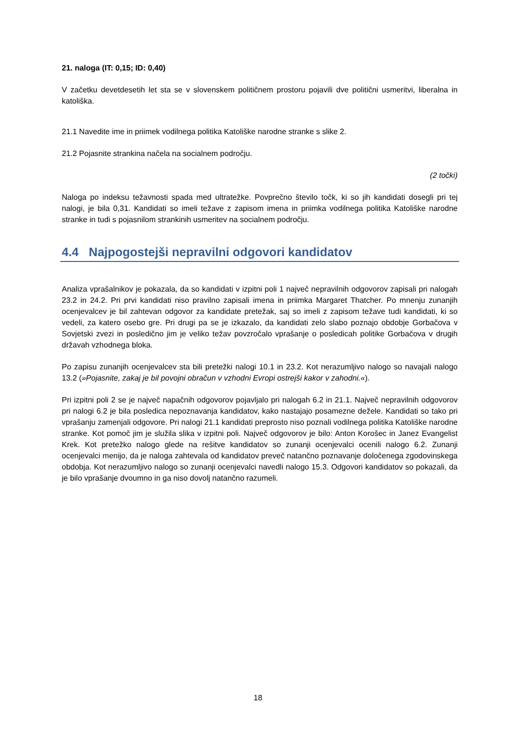21. naloga (IT: 0,15; ID: 0,40)
V začetku devetdesetih let sta se v slovenskem političnem prostoru pojavili dve politični usmeritvi, liberalna in katoliška.
21.1 Navedite ime in priimek vodilnega politika Katoliške narodne stranke s slike 2.
21.2 Pojasnite strankina načela na socialnem področju.
(2 točki)
Naloga po indeksu težavnosti spada med ultratežke. Povprečno število točk, ki so jih kandidati dosegli pri tej nalogi, je bila 0,31. Kandidati so imeli težave z zapisom imena in priimka vodilnega politika Katoliške narodne stranke in tudi s pojasnilom strankinih usmeritev na socialnem področju.
4.4 Najpogostejši nepravilni odgovori kandidatov
Analiza vprašalnikov je pokazala, da so kandidati v izpitni poli 1 največ nepravilnih odgovorov zapisali pri nalogah 23.2 in 24.2. Pri prvi kandidati niso pravilno zapisali imena in priimka Margaret Thatcher. Po mnenju zunanjih ocenjevalcev je bil zahtevan odgovor za kandidate pretežak, saj so imeli z zapisom težave tudi kandidati, ki so vedeli, za katero osebo gre. Pri drugi pa se je izkazalo, da kandidati zelo slabo poznajo obdobje Gorbačova v Sovjetski zvezi in posledično jim je veliko težav povzročalo vprašanje o posledicah politike Gorbačova v drugih državah vzhodnega bloka.
Po zapisu zunanjih ocenjevalcev sta bili pretežki nalogi 10.1 in 23.2. Kot nerazumljivo nalogo so navajali nalogo 13.2 (»Pojasnite, zakaj je bil povojni obračun v vzhodni Evropi ostrejši kakor v zahodni.«).
Pri izpitni poli 2 se je največ napačnih odgovorov pojavljalo pri nalogah 6.2 in 21.1. Največ nepravilnih odgovorov pri nalogi 6.2 je bila posledica nepoznavanja kandidatov, kako nastajajo posamezne dežele. Kandidati so tako pri vprašanju zamenjali odgovore. Pri nalogi 21.1 kandidati preprosto niso poznali vodilnega politika Katoliške narodne stranke. Kot pomoč jim je služila slika v izpitni poli. Največ odgovorov je bilo: Anton Korošec in Janez Evangelist Krek. Kot pretežko nalogo glede na rešitve kandidatov so zunanji ocenjevalci ocenili nalogo 6.2. Zunanji ocenjevalci menijo, da je naloga zahtevala od kandidatov preveč natančno poznavanje določenega zgodovinskega obdobja. Kot nerazumljivo nalogo so zunanji ocenjevalci navedli nalogo 15.3. Odgovori kandidatov so pokazali, da je bilo vprašanje dvoumno in ga niso dovolj natančno razumeli.
18